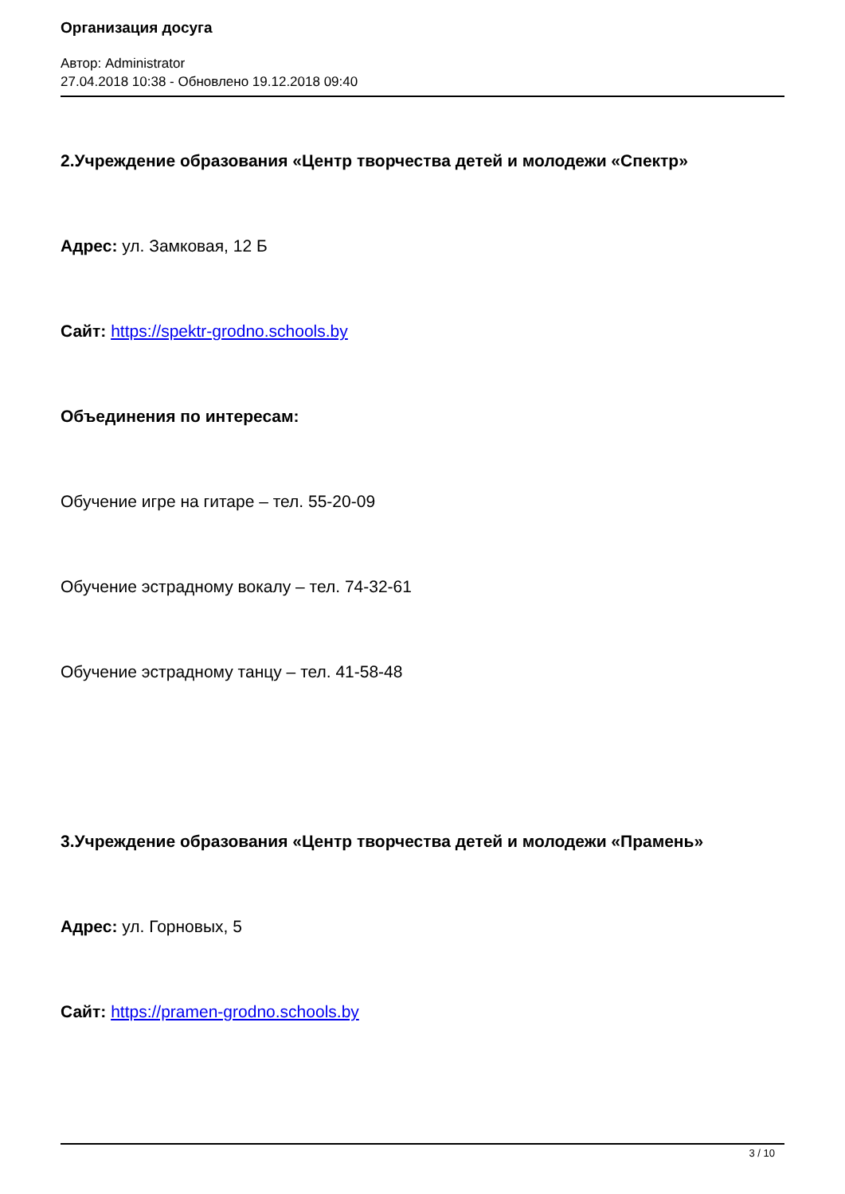Организация досуга
Автор: Administrator
27.04.2018 10:38 - Обновлено 19.12.2018 09:40
2.Учреждение образования «Центр творчества детей и молодежи «Спектр»
Адрес: ул. Замковая, 12 Б
Сайт: https://spektr-grodno.schools.by
Объединения по интересам:
Обучение игре на гитаре – тел. 55-20-09
Обучение эстрадному вокалу – тел. 74-32-61
Обучение эстрадному танцу – тел. 41-58-48
3.Учреждение образования «Центр творчества детей и молодежи «Прамень»
Адрес: ул. Горновых, 5
Сайт: https://pramen-grodno.schools.by
3 / 10